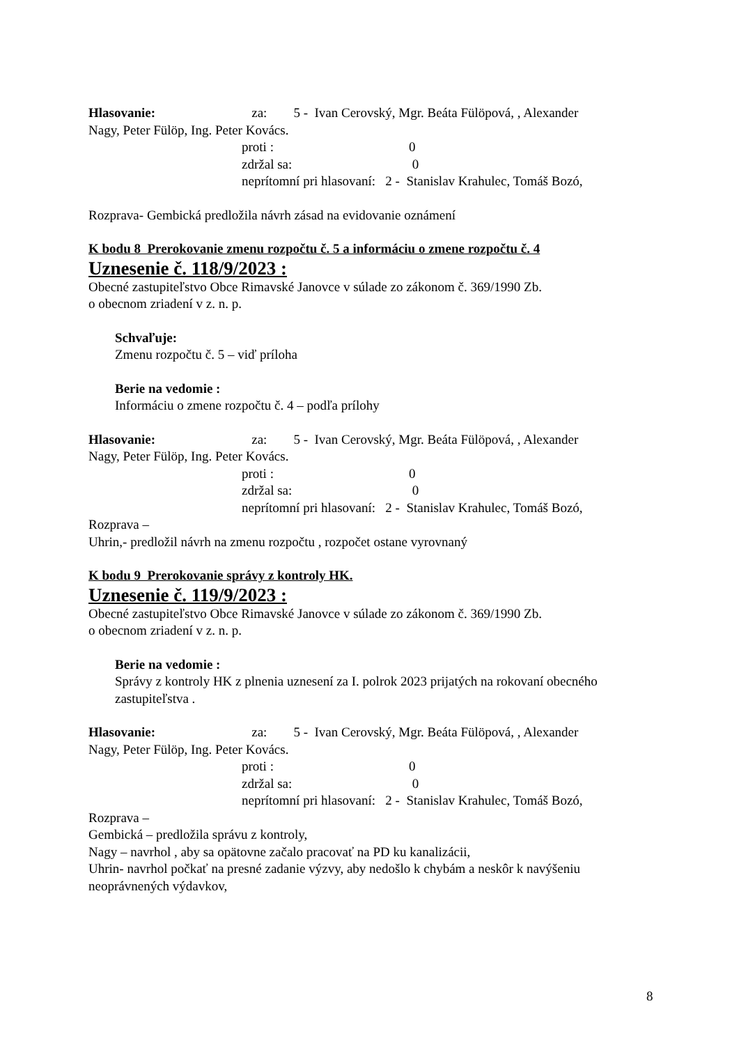Hlasovanie: za: 5 - Ivan Cerovský, Mgr. Beáta Fülöpová, , Alexander
Nagy, Peter Fülöp, Ing. Peter Kovács.
proti : 0
zdržal sa: 0
neprítomní pri hlasovaní: 2 - Stanislav Krahulec, Tomáš Bozó,
Rozprava- Gembická predložila návrh zásad na evidovanie oznámení
K bodu 8 Prerokovanie zmenu rozpočtu č. 5 a informáciu o zmene rozpočtu č. 4
Uznesenie č. 118/9/2023 :
Obecné zastupiteľstvo Obce Rimavské Janovce v súlade zo zákonom č. 369/1990 Zb.
o obecnom zriadení v z. n. p.
Schvaľuje:
Zmenu rozpočtu č. 5 – viď príloha
Berie na vedomie :
Informáciu o zmene rozpočtu č. 4 – podľa prílohy
Hlasovanie: za: 5 - Ivan Cerovský, Mgr. Beáta Fülöpová, , Alexander
Nagy, Peter Fülöp, Ing. Peter Kovács.
proti : 0
zdržal sa: 0
neprítomní pri hlasovaní: 2 - Stanislav Krahulec, Tomáš Bozó,
Rozprava –
Uhrin,- predložil návrh na zmenu rozpočtu , rozpočet ostane vyrovnaný
K bodu 9 Prerokovanie správy z kontroly HK.
Uznesenie č. 119/9/2023 :
Obecné zastupiteľstvo Obce Rimavské Janovce v súlade zo zákonom č. 369/1990 Zb.
o obecnom zriadení v z. n. p.
Berie na vedomie :
Správy z kontroly HK z plnenia uznesení za I. polrok 2023 prijatých na rokovaní obecného zastupiteľstva .
Hlasovanie: za: 5 - Ivan Cerovský, Mgr. Beáta Fülöpová, , Alexander
Nagy, Peter Fülöp, Ing. Peter Kovács.
proti : 0
zdržal sa: 0
neprítomní pri hlasovaní: 2 - Stanislav Krahulec, Tomáš Bozó,
Rozprava –
Gembická – predložila správu z kontroly,
Nagy – navrhol , aby sa opätovne začalo pracovať na PD ku kanalizácii,
Uhrin- navrhol počkať na presné zadanie výzvy, aby nedošlo k chybám a neskôr k navýšeniu neoprávnených výdavkov,
8